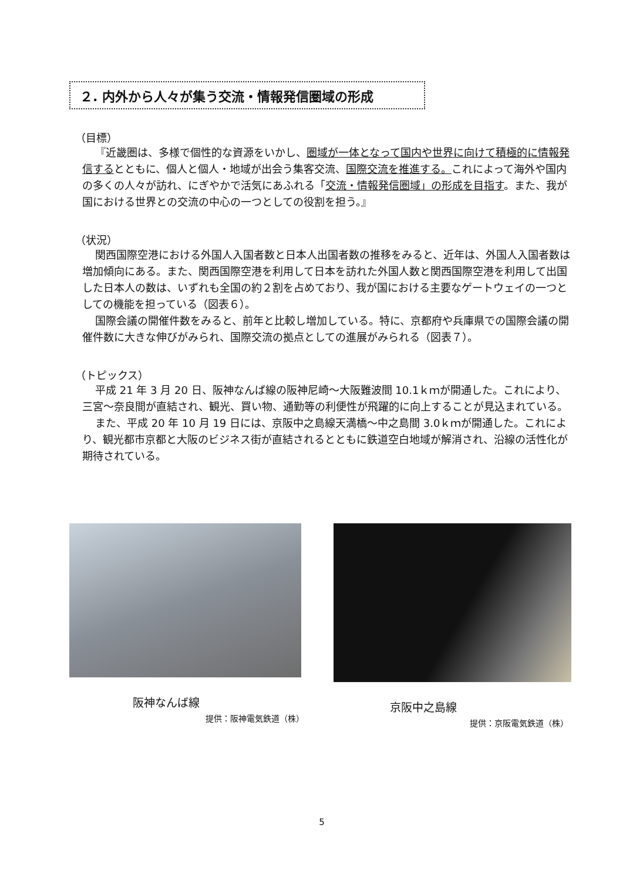２. 内外から人々が集う交流・情報発信圏域の形成
（目標）
『近畿圏は、多様で個性的な資源をいかし、圏域が一体となって国内や世界に向けて積極的に情報発信するとともに、個人と個人・地域が出会う集客交流、国際交流を推進する。これによって海外や国内の多くの人々が訪れ、にぎやかで活気にあふれる「交流・情報発信圏域」の形成を目指す。また、我が国における世界との交流の中心の一つとしての役割を担う。』
（状況）
関西国際空港における外国人入国者数と日本人出国者数の推移をみると、近年は、外国人入国者数は増加傾向にある。また、関西国際空港を利用して日本を訪れた外国人数と関西国際空港を利用して出国した日本人の数は、いずれも全国の約２割を占めており、我が国における主要なゲートウェイの一つとしての機能を担っている（図表６）。
国際会議の開催件数をみると、前年と比較し増加している。特に、京都府や兵庫県での国際会議の開催件数に大きな伸びがみられ、国際交流の拠点としての進展がみられる（図表７）。
（トピックス）
平成 21 年 3 月 20 日、阪神なんば線の阪神尼崎～大阪難波間 10.1ｋｍが開通した。これにより、三宮～奈良間が直結され、観光、買い物、通勤等の利便性が飛躍的に向上することが見込まれている。
また、平成 20 年 10 月 19 日には、京阪中之島線天満橋～中之島間 3.0ｋｍが開通した。これにより、観光都市京都と大阪のビジネス街が直結されるとともに鉄道空白地域が解消され、沿線の活性化が期待されている。
阪神なんば線
提供：阪神電気鉄道（株）
京阪中之島線
提供：京阪電気鉄道（株）
5